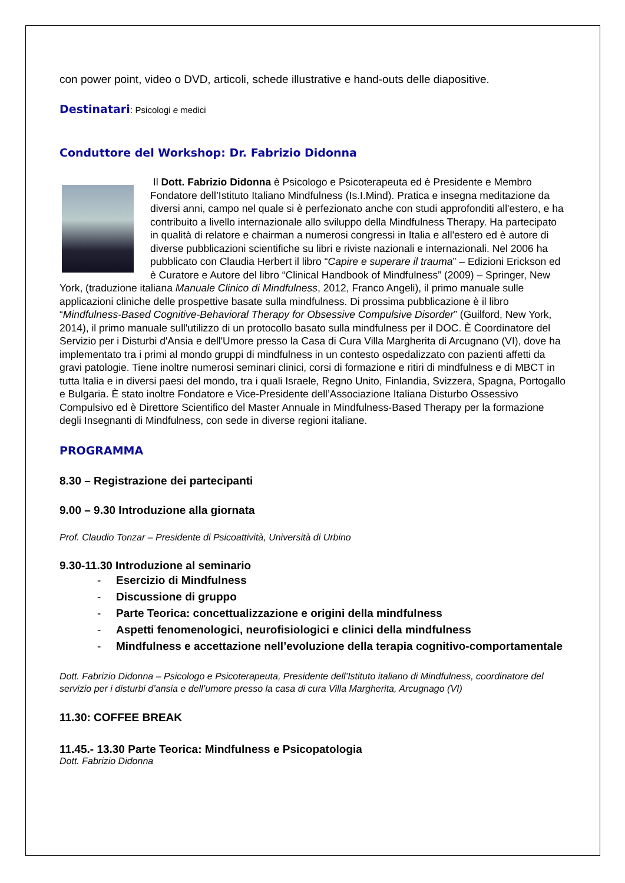con power point, video o DVD, articoli, schede illustrative e hand-outs delle diapositive.
Destinatari: Psicologi e medici
Conduttore del Workshop: Dr. Fabrizio Didonna
Il Dott. Fabrizio Didonna è Psicologo e Psicoterapeuta ed è Presidente e Membro Fondatore dell’Istituto Italiano Mindfulness (Is.I.Mind). Pratica e insegna meditazione da diversi anni, campo nel quale si è perfezionato anche con studi approfonditi all'estero, e ha contribuito a livello internazionale allo sviluppo della Mindfulness Therapy. Ha partecipato in qualità di relatore e chairman a numerosi congressi in Italia e all'estero ed è autore di diverse pubblicazioni scientifiche su libri e riviste nazionali e internazionali. Nel 2006 ha pubblicato con Claudia Herbert il libro “Capire e superare il trauma” – Edizioni Erickson ed è Curatore e Autore del libro “Clinical Handbook of Mindfulness” (2009) – Springer, New York, (traduzione italiana Manuale Clinico di Mindfulness, 2012, Franco Angeli), il primo manuale sulle applicazioni cliniche delle prospettive basate sulla mindfulness. Di prossima pubblicazione è il libro “Mindfulness-Based Cognitive-Behavioral Therapy for Obsessive Compulsive Disorder” (Guilford, New York, 2014), il primo manuale sull'utilizzo di un protocollo basato sulla mindfulness per il DOC. È Coordinatore del Servizio per i Disturbi d'Ansia e dell'Umore presso la Casa di Cura Villa Margherita di Arcugnano (VI), dove ha implementato tra i primi al mondo gruppi di mindfulness in un contesto ospedalizzato con pazienti affetti da gravi patologie. Tiene inoltre numerosi seminari clinici, corsi di formazione e ritiri di mindfulness e di MBCT in tutta Italia e in diversi paesi del mondo, tra i quali Israele, Regno Unito, Finlandia, Svizzera, Spagna, Portogallo e Bulgaria. È stato inoltre Fondatore e Vice-Presidente dell’Associazione Italiana Disturbo Ossessivo Compulsivo ed è Direttore Scientifico del Master Annuale in Mindfulness-Based Therapy per la formazione degli Insegnanti di Mindfulness, con sede in diverse regioni italiane.
PROGRAMMA
8.30 – Registrazione dei partecipanti
9.00 – 9.30 Introduzione alla giornata
Prof. Claudio Tonzar – Presidente di Psicoattività, Università di Urbino
9.30-11.30 Introduzione al seminario
- Esercizio di Mindfulness
- Discussione di gruppo
- Parte Teorica: concettualizzazione e origini della mindfulness
- Aspetti fenomenologici, neurofisiologici e clinici della mindfulness
- Mindfulness e accettazione nell’evoluzione della terapia cognitivo-comportamentale
Dott. Fabrizio Didonna – Psicologo e Psicoterapeuta, Presidente dell’Istituto italiano di Mindfulness, coordinatore del servizio per i disturbi d’ansia e dell’umore presso la casa di cura Villa Margherita, Arcugnago (VI)
11.30: COFFEE BREAK
11.45.- 13.30 Parte Teorica: Mindfulness e Psicopatologia
Dott. Fabrizio Didonna